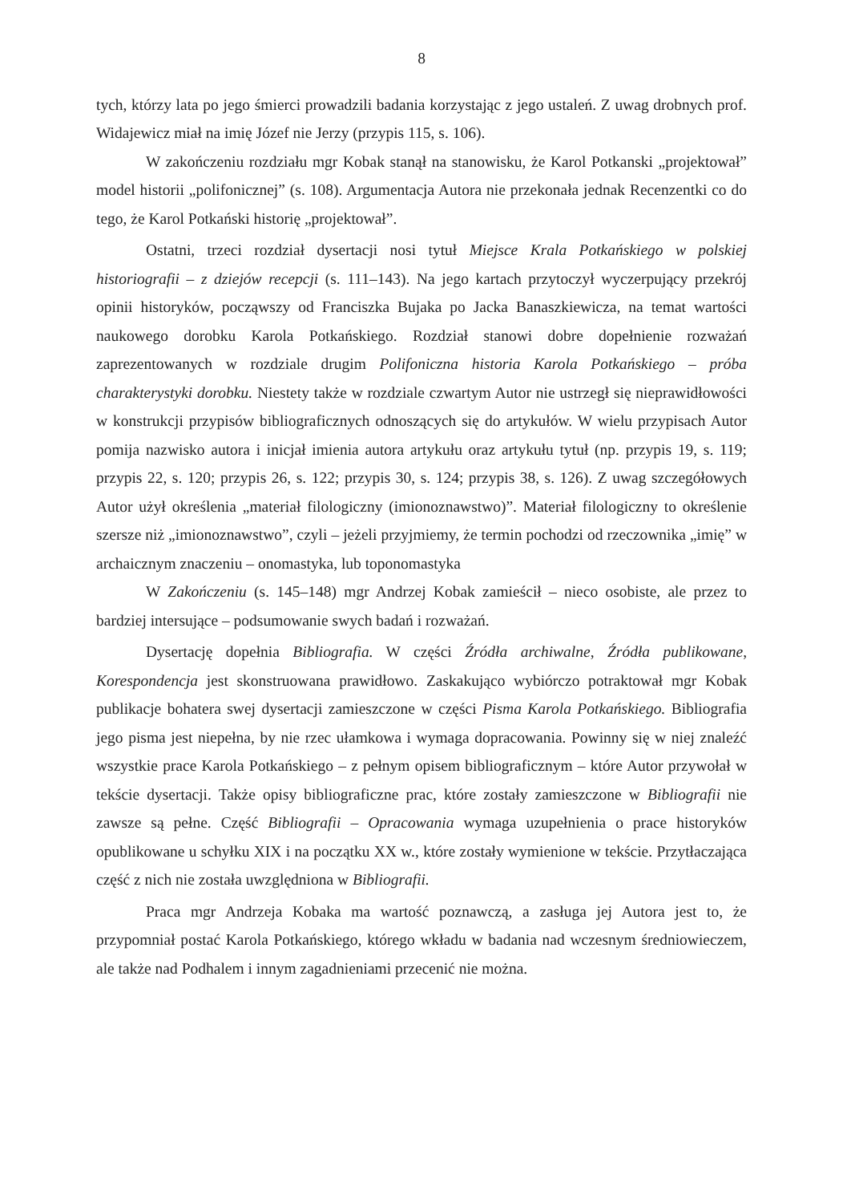8
tych, którzy lata po jego śmierci prowadzili badania korzystając z jego ustaleń. Z uwag drobnych prof. Widajewicz miał na imię Józef nie Jerzy (przypis 115, s. 106).
W zakończeniu rozdziału mgr Kobak stanął na stanowisku, że Karol Potkanski „projektował” model historii „polifonicznej” (s. 108). Argumentacja Autora nie przekonała jednak Recenzentki co do tego, że Karol Potkański historię „projektował”.
Ostatni, trzeci rozdział dysertacji nosi tytuł Miejsce Krala Potkańskiego w polskiej historiografii – z dziejów recepcji (s. 111–143). Na jego kartach przytoczył wyczerpujący przekrój opinii historyków, począwszy od Franciszka Bujaka po Jacka Banaszkiewicza, na temat wartości naukowego dorobku Karola Potkańskiego. Rozdział stanowi dobre dopełnienie rozważań zaprezentowanych w rozdziale drugim Polifoniczna historia Karola Potkańskiego – próba charakterystyki dorobku. Niestety także w rozdziale czwartym Autor nie ustrzegł się nieprawidłowości w konstrukcji przypisów bibliograficznych odnoszących się do artykułów. W wielu przypisach Autor pomija nazwisko autora i inicjał imienia autora artykułu oraz artykułu tytuł (np. przypis 19, s. 119; przypis 22, s. 120; przypis 26, s. 122; przypis 30, s. 124; przypis 38, s. 126). Z uwag szczegółowych Autor użył określenia „materiał filologiczny (imionoznawstwo)”. Materiał filologiczny to określenie szersze niż „imionoznawstwo”, czyli – jeżeli przyjmiemy, że termin pochodzi od rzeczownika „imię” w archaicznym znaczeniu – onomastyka, lub toponomastyka
W Zakończeniu (s. 145–148) mgr Andrzej Kobak zamieścił – nieco osobiste, ale przez to bardziej intersujące – podsumowanie swych badań i rozważań.
Dysertację dopełnia Bibliografia. W części Źródła archiwalne, Źródła publikowane, Korespondencja jest skonstruowana prawidłowo. Zaskakująco wybiórczo potraktował mgr Kobak publikacje bohatera swej dysertacji zamieszczone w części Pisma Karola Potkańskiego. Bibliografia jego pisma jest niepełna, by nie rzec ułamkowa i wymaga dopracowania. Powinny się w niej znaleźć wszystkie prace Karola Potkańskiego – z pełnym opisem bibliograficznym – które Autor przywołał w tekście dysertacji. Także opisy bibliograficzne prac, które zostały zamieszczone w Bibliografii nie zawsze są pełne. Część Bibliografii – Opracowania wymaga uzupełnienia o prace historyków opublikowane u schyłku XIX i na początku XX w., które zostały wymienione w tekście. Przytłaczająca część z nich nie została uwzględniona w Bibliografii.
Praca mgr Andrzeja Kobaka ma wartość poznawczą, a zasługa jej Autora jest to, że przypomniał postać Karola Potkańskiego, którego wkładu w badania nad wczesnym średniowieczem, ale także nad Podhalem i innym zagadnieniami przecenić nie można.